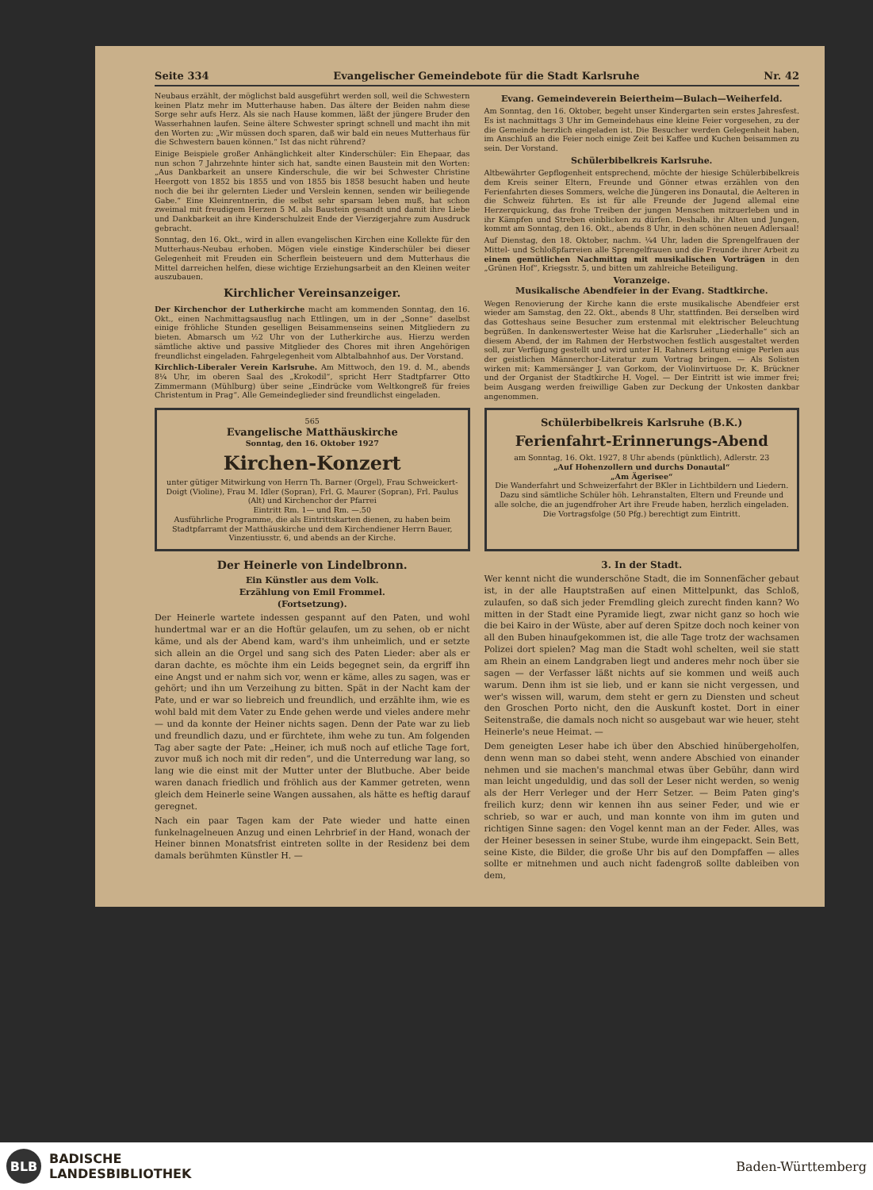Seite 334 Evangelischer Gemeindebote für die Stadt Karlsruhe Nr. 42
Neubaus erzählt, der möglichst bald ausgeführt werden soll, weil die Schwestern keinen Platz mehr im Mutterhause haben. Das ältere der Beiden nahm diese Sorge sehr aufs Herz. Als sie nach Hause kommen, läßt der jüngere Bruder den Wasserhahnen laufen. Seine ältere Schwester springt schnell und macht ihn mit den Worten zu: „Wir müssen doch sparen, daß wir bald ein neues Mutterhaus für die Schwestern bauen können.“ Ist das nicht rührend?
Einige Beispiele großer Anhänglichkeit alter Kinderschüler: Ein Ehepaar, das nun schon 7 Jahrzehnte hinter sich hat, sandte einen Baustein mit den Worten: „Aus Dankbarkeit an unsere Kinderschule, die wir bei Schwester Christine Heergott von 1852 bis 1855 und von 1855 bis 1858 besucht haben und heute noch die bei ihr gelernten Lieder und Verslein kennen, senden wir beiliegende Gabe.“ Eine Kleinrentnerin, die selbst sehr sparsam leben muß, hat schon zweimal mit freudigem Herzen 5 M. als Baustein gesandt und damit ihre Liebe und Dankbarkeit an ihre Kinderschulzeit Ende der Vierzigerjahre zum Ausdruck gebracht.
Sonntag, den 16. Okt., wird in allen evangelischen Kirchen eine Kollekte für den Mutterhaus-Neubau erhoben. Mögen viele einstige Kinderschüler bei dieser Gelegenheit mit Freuden ein Scherflein beisteuern und dem Mutterhaus die Mittel darreichen helfen, diese wichtige Erziehungsarbeit an den Kleinen weiter auszubauen.
Kirchlicher Vereinsanzeiger.
Der Kirchenchor der Lutherkirche macht am kommenden Sonntag, den 16. Okt., einen Nachmittagsausflug nach Ettlingen, um in der „Sonne“ daselbst einige fröhliche Stunden geselligen Beisammenseins seinen Mitgliedern zu bieten. Abmarsch um ½2 Uhr von der Lutherkirche aus. Hierzu werden sämtliche aktive und passive Mitglieder des Chores mit ihren Angehörigen freundlichst eingeladen. Fahrgelegenheit vom Albtalbahnhof aus. Der Vorstand.
Kirchlich-Liberaler Verein Karlsruhe. Am Mittwoch, den 19. d. M., abends 8¼ Uhr, im oberen Saal des „Krokodil“, spricht Herr Stadtpfarrer Otto Zimmermann (Mühlburg) über seine „Eindrücke vom Weltkongreß für freies Christentum in Prag“. Alle Gemeindeglieder sind freundlichst eingeladen.
Evang. Gemeindeverein Beiertheim—Bulach—Weiherfeld.
Am Sonntag, den 16. Oktober, begeht unser Kindergarten sein erstes Jahresfest. Es ist nachmittags 3 Uhr im Gemeindehaus eine kleine Feier vorgesehen, zu der die Gemeinde herzlich eingeladen ist. Die Besucher werden Gelegenheit haben, im Anschluß an die Feier noch einige Zeit bei Kaffee und Kuchen beisammen zu sein. Der Vorstand.
Schülerbibelkreis Karlsruhe.
Altbewährter Gepflogenheit entsprechend, möchte der hiesige Schülerbibelkreis dem Kreis seiner Eltern, Freunde und Gönner etwas erzählen von den Ferienfahrten dieses Sommers, welche die Jüngeren ins Donautal, die Aelteren in die Schweiz führten. Es ist für alle Freunde der Jugend allemal eine Herzerquickung, das frohe Treiben der jungen Menschen mitzuerleben und in ihr Kämpfen und Streben einblicken zu dürfen. Deshalb, ihr Alten und Jungen, kommt am Sonntag, den 16. Okt., abends 8 Uhr, in den schönen neuen Adlersaal!
Auf Dienstag, den 18. Oktober, nachm. ¼4 Uhr, laden die Sprengelfrauen der Mittel- und Schloßpfarreien alle Sprengelfrauen und die Freunde ihrer Arbeit zu einem gemütlichen Nachmittag mit musikalischen Vorträgen in den „Grünen Hof“, Kriegsstr. 5, und bitten um zahlreiche Beteiligung.
Voranzeige.
Musikalische Abendfeier in der Evang. Stadtkirche.
Wegen Renovierung der Kirche kann die erste musikalische Abendfeier erst wieder am Samstag, den 22. Okt., abends 8 Uhr, stattfinden. Bei derselben wird das Gotteshaus seine Besucher zum erstenmal mit elektrischer Beleuchtung begrüßen. In dankenswertester Weise hat die Karlsruher „Liederhalle“ sich an diesem Abend, der im Rahmen der Herbstwochen festlich ausgestaltet werden soll, zur Verfügung gestellt und wird unter H. Rahners Leitung einige Perlen aus der geistlichen Männerchor-Literatur zum Vortrag bringen. — Als Solisten wirken mit: Kammersänger J. van Gorkom, der Violinvirtuose Dr. K. Brückner und der Organist der Stadtkirche H. Vogel. — Der Eintritt ist wie immer frei; beim Ausgang werden freiwillige Gaben zur Deckung der Unkosten dankbar angenommen.
565
Evangelische Matthäuskirche
Sonntag, den 16. Oktober 1927
Kirchen-Konzert
unter gütiger Mitwirkung von Herrn Th. Barner (Orgel), Frau Schweickert-Doigt (Violine), Frau M. Idler (Sopran), Frl. G. Maurer (Sopran), Frl. Paulus (Alt) und Kirchenchor der Pfarrei
Eintritt Rm. 1— und Rm. —.50
Ausführliche Programme, die als Eintrittskarten dienen, zu haben beim Stadtpfarramt der Matthäuskirche und dem Kirchendiener Herrn Bauer, Vinzentiusstr. 6, und abends an der Kirche.
Schülerbibelkreis Karlsruhe (B.K.)
Ferienfahrt-Erinnerungs-Abend
am Sonntag, 16. Okt. 1927, 8 Uhr abends (pünktlich), Adlerstr. 23
„Auf Hohenzollern und durchs Donautal“
„Am Ägerisee“
Die Wanderfahrt und Schweizerfahrt der BKler in Lichtbildern und Liedern.
Dazu sind sämtliche Schüler höh. Lehranstalten, Eltern und Freunde und alle solche, die an jugendfroher Art ihre Freude haben, herzlich eingeladen. Die Vortragsfolge (50 Pfg.) berechtigt zum Eintritt.
Der Heinerle von Lindelbronn.
Ein Künstler aus dem Volk.
Erzählung von Emil Frommel.
(Fortsetzung).
Der Heinerle wartete indessen gespannt auf den Paten, und wohl hundertmal war er an die Hoftür gelaufen, um zu sehen, ob er nicht käme, und als der Abend kam, ward's ihm unheimlich, und er setzte sich allein an die Orgel und sang sich des Paten Lieder: aber als er daran dachte, es möchte ihm ein Leids begegnet sein, da ergriff ihn eine Angst und er nahm sich vor, wenn er käme, alles zu sagen, was er gehört; und ihn um Verzeihung zu bitten. Spät in der Nacht kam der Pate, und er war so liebreich und freundlich, und erzählte ihm, wie es wohl bald mit dem Vater zu Ende gehen werde und vieles andere mehr — und da konnte der Heiner nichts sagen. Denn der Pate war zu lieb und freundlich dazu, und er fürchtete, ihm wehe zu tun. Am folgenden Tag aber sagte der Pate: „Heiner, ich muß noch auf etliche Tage fort, zuvor muß ich noch mit dir reden“, und die Unterredung war lang, so lang wie die einst mit der Mutter unter der Blutbuche. Aber beide waren danach friedlich und fröhlich aus der Kammer getreten, wenn gleich dem Heinerle seine Wangen aussahen, als hätte es heftig darauf geregnet.
Nach ein paar Tagen kam der Pate wieder und hatte einen funkelnagelneuen Anzug und einen Lehrbrief in der Hand, wonach der Heiner binnen Monatsfrist eintreten sollte in der Residenz bei dem damals berühmten Künstler H. —
3. In der Stadt.
Wer kennt nicht die wunderschöne Stadt, die im Sonnenfächer gebaut ist, in der alle Hauptstraßen auf einen Mittelpunkt, das Schloß, zulaufen, so daß sich jeder Fremdling gleich zurecht finden kann? Wo mitten in der Stadt eine Pyramide liegt, zwar nicht ganz so hoch wie die bei Kairo in der Wüste, aber auf deren Spitze doch noch keiner von all den Buben hinaufgekommen ist, die alle Tage trotz der wachsamen Polizei dort spielen? Mag man die Stadt wohl schelten, weil sie statt am Rhein an einem Landgraben liegt und anderes mehr noch über sie sagen — der Verfasser läßt nichts auf sie kommen und weiß auch warum. Denn ihm ist sie lieb, und er kann sie nicht vergessen, und wer's wissen will, warum, dem steht er gern zu Diensten und scheut den Groschen Porto nicht, den die Auskunft kostet. Dort in einer Seitenstraße, die damals noch nicht so ausgebaut war wie heuer, steht Heinerle's neue Heimat. —
Dem geneigten Leser habe ich über den Abschied hinübergeholfen, denn wenn man so dabei steht, wenn andere Abschied von einander nehmen und sie machen's manchmal etwas über Gebühr, dann wird man leicht ungeduldig, und das soll der Leser nicht werden, so wenig als der Herr Verleger und der Herr Setzer. — Beim Paten ging's freilich kurz; denn wir kennen ihn aus seiner Feder, und wie er schrieb, so war er auch, und man konnte von ihm im guten und richtigen Sinne sagen: den Vogel kennt man an der Feder. Alles, was der Heiner besessen in seiner Stube, wurde ihm eingepackt. Sein Bett, seine Kiste, die Bilder, die große Uhr bis auf den Dompfaffen — alles sollte er mitnehmen und auch nicht fadengroß sollte dableiben von dem,
BLB
BADISCHE
LANDESBIBLIOTHEK
Baden-Württemberg